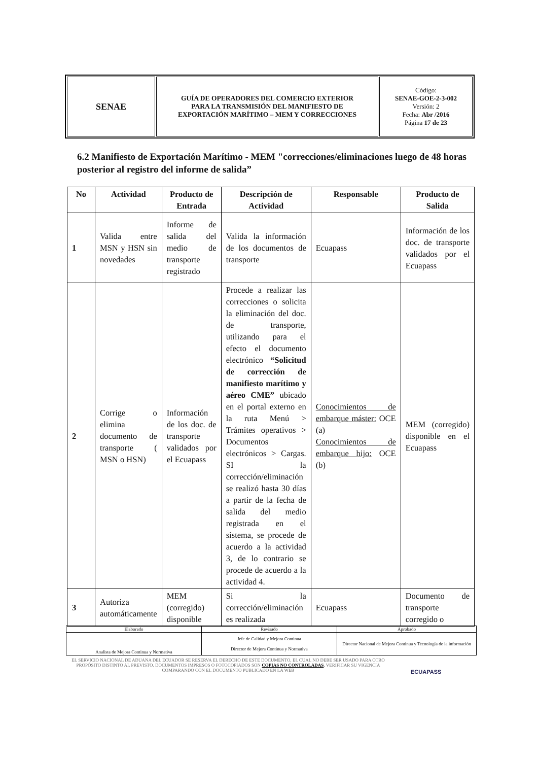| SENAE | GUÍA DE OPERADORES DEL COMERCIO EXTERIOR PARA LA TRANSMISIÓN DEL MANIFIESTO DE EXPORTACIÓN MARÍTIMO – MEM Y CORRECCIONES | Código: SENAE-GOE-2-3-002 Versión: 2 Fecha: Abr /2016 Página 17 de 23 |
6.2 Manifiesto de Exportación Marítimo - MEM "correcciones/eliminaciones luego de 48 horas posterior al registro del informe de salida”
| No | Actividad | Producto de Entrada | Descripción de Actividad | Responsable | Producto de Salida |
| --- | --- | --- | --- | --- | --- |
| 1 | Valida entre MSN y HSN sin novedades | Informe de salida del medio de transporte registrado | Valida la información de los documentos de transporte | Ecuapass | Información de los doc. de transporte validados por el Ecuapass |
| 2 | Corrige o elimina documento de transporte ( MSN o HSN) | Información de los doc. de transporte validados por el Ecuapass | Procede a realizar las correcciones o solicita la eliminación del doc. de transporte, utilizando para el efecto el documento electrónico “Solicitud de corrección de manifiesto marítimo y aéreo CME” ubicado en el portal externo en la ruta Menú > Trámites operativos > Documentos electrónicos > Cargas. SI la corrección/eliminación se realizó hasta 30 días a partir de la fecha de salida del medio registrada en el sistema, se procede de acuerdo a la actividad 3, de lo contrario se procede de acuerdo a la actividad 4. | Conocimientos de embarque máster: OCE (a) Conocimientos de embarque hijo: OCE (b) | MEM (corregido) disponible en el Ecuapass |
| 3 | Autoriza automáticamente | MEM (corregido) disponible | Si la corrección/eliminación es realizada | Ecuapass | Documento de transporte corregido o |
| Elaborado | Revisado | Aprobado |
| Analista de Mejora Continua y Normativa | Jefe de Calidad y Mejora Continua Director de Mejora Continua y Normativa | Director Nacional de Mejora Continua y Tecnología de la información |
EL SERVICIO NACIONAL DE ADUANA DEL ECUADOR SE RESERVA EL DERECHO DE ESTE DOCUMENTO, EL CUAL NO DEBE SER USADO PARA OTRO PROPÓSITO DISTINTO AL PREVISTO. DOCUMENTOS IMPRESOS O FOTOCOPIADOS SON COPIAS NO CONTROLADAS, VERIFICAR SU VIGENCIA COMPARANDO CON EL DOCUMENTO PUBLICADO EN LA WEB
ECUAPASS